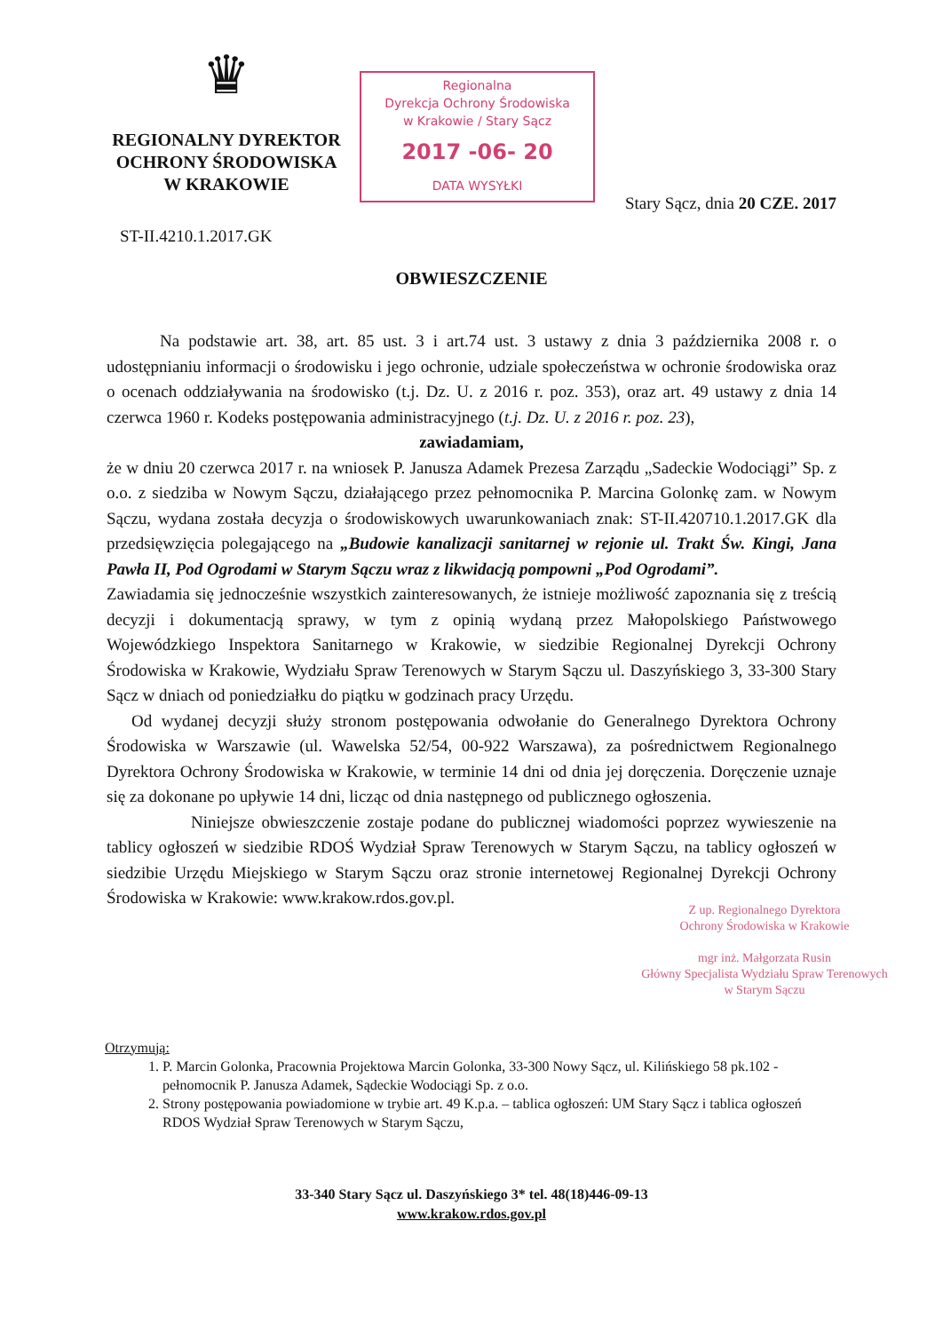♛
REGIONALNY DYREKTOR
OCHRONY ŚRODOWISKA
W KRAKOWIE
Regionalna
Dyrekcja Ochrony Środowiska
w Krakowie / Stary Sącz
2017 -06- 20
DATA WYSYŁKI
Stary Sącz, dnia 20 CZE. 2017
ST-II.4210.1.2017.GK
OBWIESZCZENIE
Na podstawie art. 38, art. 85 ust. 3 i art.74 ust. 3 ustawy z dnia 3 października 2008 r. o udostępnianiu informacji o środowisku i jego ochronie, udziale społeczeństwa w ochronie środowiska oraz o ocenach oddziaływania na środowisko (t.j. Dz. U. z 2016 r. poz. 353), oraz art. 49 ustawy z dnia 14 czerwca 1960 r. Kodeks postępowania administracyjnego (t.j. Dz. U. z 2016 r. poz. 23),
zawiadamiam,
że w dniu 20 czerwca 2017 r. na wniosek P. Janusza Adamek Prezesa Zarządu „Sadeckie Wodociągi” Sp. z o.o. z siedziba w Nowym Sączu, działającego przez pełnomocnika P. Marcina Golonkę zam. w Nowym Sączu, wydana została decyzja o środowiskowych uwarunkowaniach znak: ST-II.420710.1.2017.GK dla przedsięwzięcia polegającego na „Budowie kanalizacji sanitarnej w rejonie ul. Trakt Św. Kingi, Jana Pawła II, Pod Ogrodami w Starym Sączu wraz z likwidacją pompowni „Pod Ogrodami”.
Zawiadamia się jednocześnie wszystkich zainteresowanych, że istnieje możliwość zapoznania się z treścią decyzji i dokumentacją sprawy, w tym z opinią wydaną przez Małopolskiego Państwowego Wojewódzkiego Inspektora Sanitarnego w Krakowie, w siedzibie Regionalnej Dyrekcji Ochrony Środowiska w Krakowie, Wydziału Spraw Terenowych w Starym Sączu ul. Daszyńskiego 3, 33-300 Stary Sącz w dniach od poniedziałku do piątku w godzinach pracy Urzędu.
Od wydanej decyzji służy stronom postępowania odwołanie do Generalnego Dyrektora Ochrony Środowiska w Warszawie (ul. Wawelska 52/54, 00-922 Warszawa), za pośrednictwem Regionalnego Dyrektora Ochrony Środowiska w Krakowie, w terminie 14 dni od dnia jej doręczenia. Doręczenie uznaje się za dokonane po upływie 14 dni, licząc od dnia następnego od publicznego ogłoszenia.
Niniejsze obwieszczenie zostaje podane do publicznej wiadomości poprzez wywieszenie na tablicy ogłoszeń w siedzibie RDOŚ Wydział Spraw Terenowych w Starym Sączu, na tablicy ogłoszeń w siedzibie Urzędu Miejskiego w Starym Sączu oraz stronie internetowej Regionalnej Dyrekcji Ochrony Środowiska w Krakowie: www.krakow.rdos.gov.pl.
Z up. Regionalnego Dyrektora
Ochrony Środowiska w Krakowie
mgr inż. Małgorzata Rusin
Główny Specjalista Wydziału Spraw Terenowych
w Starym Sączu
Otrzymują:
1. P. Marcin Golonka, Pracownia Projektowa Marcin Golonka, 33-300 Nowy Sącz, ul. Kilińskiego 58 pk.102 - pełnomocnik P. Janusza Adamek, Sądeckie Wodociągi Sp. z o.o.
2. Strony postępowania powiadomione w trybie art. 49 K.p.a. – tablica ogłoszeń: UM Stary Sącz i tablica ogłoszeń RDOS Wydział Spraw Terenowych w Starym Sączu,
33-340 Stary Sącz ul. Daszyńskiego 3* tel. 48(18)446-09-13
www.krakow.rdos.gov.pl